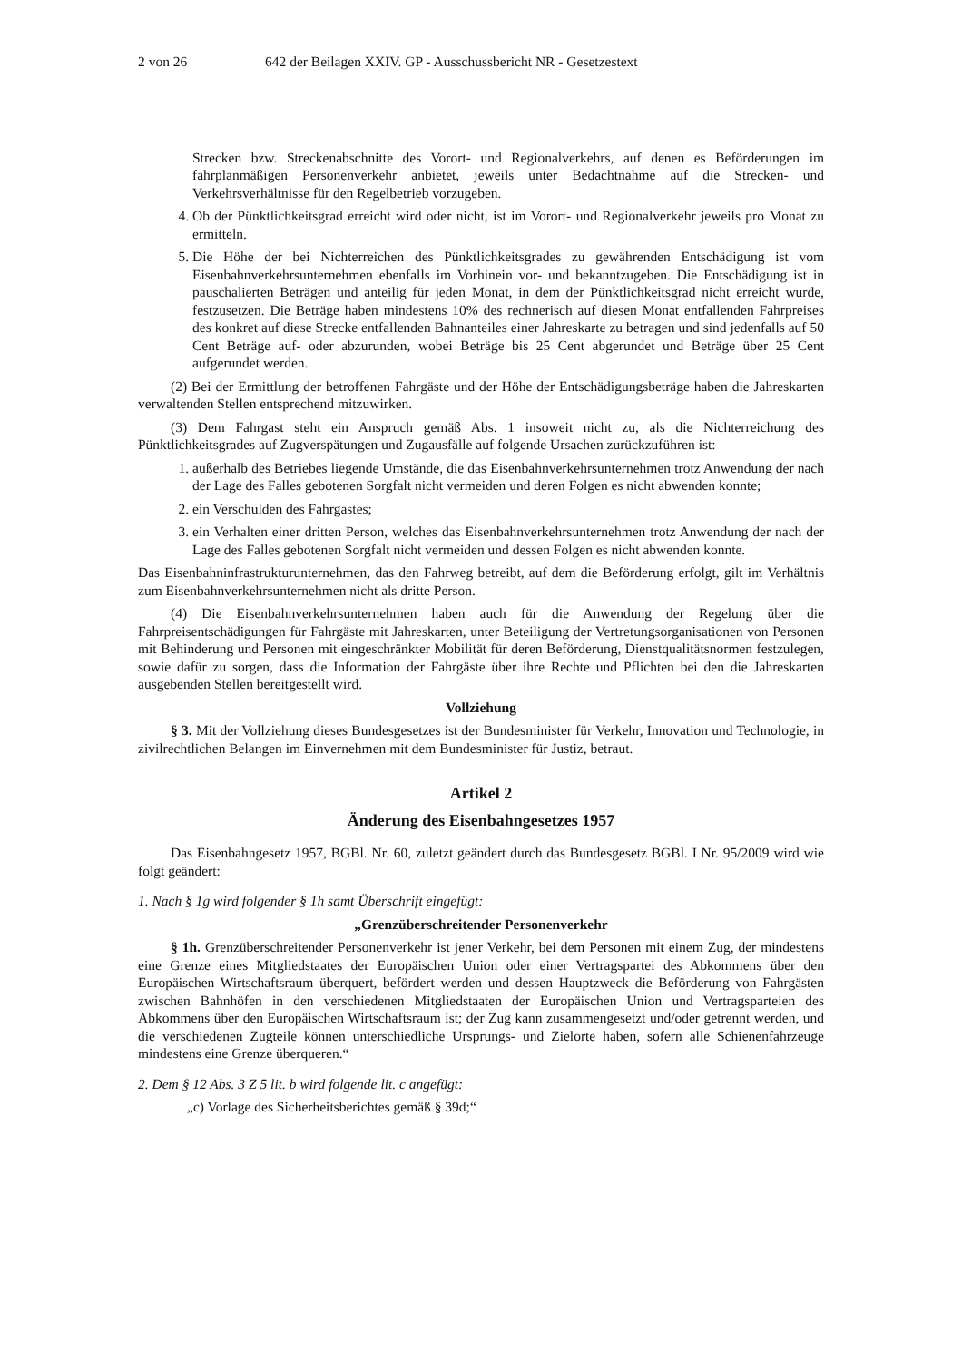2 von 26 642 der Beilagen XXIV. GP - Ausschussbericht NR - Gesetzestext
Strecken bzw. Streckenabschnitte des Vorort- und Regionalverkehrs, auf denen es Beförderungen im fahrplanmäßigen Personenverkehr anbietet, jeweils unter Bedachtnahme auf die Strecken- und Verkehrsverhältnisse für den Regelbetrieb vorzugeben.
4. Ob der Pünktlichkeitsgrad erreicht wird oder nicht, ist im Vorort- und Regionalverkehr jeweils pro Monat zu ermitteln.
5. Die Höhe der bei Nichterreichen des Pünktlichkeitsgrades zu gewährenden Entschädigung ist vom Eisenbahnverkehrsunternehmen ebenfalls im Vorhinein vor- und bekanntzugeben. Die Entschädigung ist in pauschalierten Beträgen und anteilig für jeden Monat, in dem der Pünktlichkeitsgrad nicht erreicht wurde, festzusetzen. Die Beträge haben mindestens 10% des rechnerisch auf diesen Monat entfallenden Fahrpreises des konkret auf diese Strecke entfallenden Bahnanteiles einer Jahreskarte zu betragen und sind jedenfalls auf 50 Cent Beträge auf- oder abzurunden, wobei Beträge bis 25 Cent abgerundet und Beträge über 25 Cent aufgerundet werden.
(2) Bei der Ermittlung der betroffenen Fahrgäste und der Höhe der Entschädigungsbeträge haben die Jahreskarten verwaltenden Stellen entsprechend mitzuwirken.
(3) Dem Fahrgast steht ein Anspruch gemäß Abs. 1 insoweit nicht zu, als die Nichterreichung des Pünktlichkeitsgrades auf Zugverspätungen und Zugausfälle auf folgende Ursachen zurückzuführen ist:
1. außerhalb des Betriebes liegende Umstände, die das Eisenbahnverkehrsunternehmen trotz Anwendung der nach der Lage des Falles gebotenen Sorgfalt nicht vermeiden und deren Folgen es nicht abwenden konnte;
2. ein Verschulden des Fahrgastes;
3. ein Verhalten einer dritten Person, welches das Eisenbahnverkehrsunternehmen trotz Anwendung der nach der Lage des Falles gebotenen Sorgfalt nicht vermeiden und dessen Folgen es nicht abwenden konnte.
Das Eisenbahninfrastrukturunternehmen, das den Fahrweg betreibt, auf dem die Beförderung erfolgt, gilt im Verhältnis zum Eisenbahnverkehrsunternehmen nicht als dritte Person.
(4) Die Eisenbahnverkehrsunternehmen haben auch für die Anwendung der Regelung über die Fahrpreisentschädigungen für Fahrgäste mit Jahreskarten, unter Beteiligung der Vertretungsorganisationen von Personen mit Behinderung und Personen mit eingeschränkter Mobilität für deren Beförderung, Dienstqualitätsnormen festzulegen, sowie dafür zu sorgen, dass die Information der Fahrgäste über ihre Rechte und Pflichten bei den die Jahreskarten ausgebenden Stellen bereitgestellt wird.
Vollziehung
§ 3. Mit der Vollziehung dieses Bundesgesetzes ist der Bundesminister für Verkehr, Innovation und Technologie, in zivilrechtlichen Belangen im Einvernehmen mit dem Bundesminister für Justiz, betraut.
Artikel 2
Änderung des Eisenbahngesetzes 1957
Das Eisenbahngesetz 1957, BGBl. Nr. 60, zuletzt geändert durch das Bundesgesetz BGBl. I Nr. 95/2009 wird wie folgt geändert:
1. Nach § 1g wird folgender § 1h samt Überschrift eingefügt:
„Grenzüberschreitender Personenverkehr
§ 1h. Grenzüberschreitender Personenverkehr ist jener Verkehr, bei dem Personen mit einem Zug, der mindestens eine Grenze eines Mitgliedstaates der Europäischen Union oder einer Vertragspartei des Abkommens über den Europäischen Wirtschaftsraum überquert, befördert werden und dessen Hauptzweck die Beförderung von Fahrgästen zwischen Bahnhöfen in den verschiedenen Mitgliedstaaten der Europäischen Union und Vertragsparteien des Abkommens über den Europäischen Wirtschaftsraum ist; der Zug kann zusammengesetzt und/oder getrennt werden, und die verschiedenen Zugteile können unterschiedliche Ursprungs- und Zielorte haben, sofern alle Schienenfahrzeuge mindestens eine Grenze überqueren.“
2. Dem § 12 Abs. 3 Z 5 lit. b wird folgende lit. c angefügt:
„c) Vorlage des Sicherheitsberichtes gemäß § 39d;“